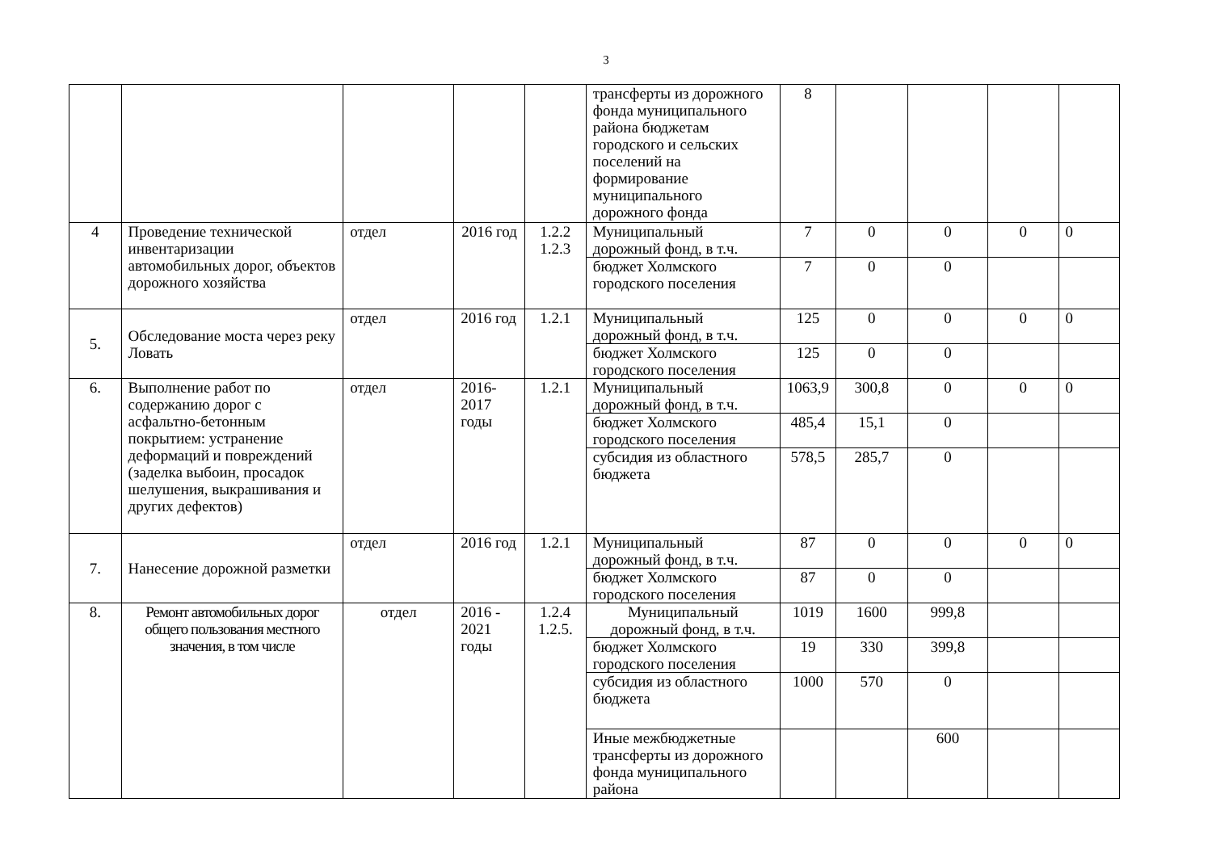3
| | | | | | трансферты из дорожного фонда муниципального района бюджетам городского и сельских поселений на формирование муниципального дорожного фонда | 8 | | | | |
| 4 | Проведение технической инвентаризации автомобильных дорог, объектов дорожного хозяйства | отдел | 2016 год | 1.2.2 1.2.3 | Муниципальный дорожный фонд, в т.ч. | 7 | 0 | 0 | 0 | 0 |
| | | | | | бюджет Холмского городского поселения | 7 | 0 | 0 | | |
| 5. | Обследование моста через реку Ловать | отдел | 2016 год | 1.2.1 | Муниципальный дорожный фонд, в т.ч. | 125 | 0 | 0 | 0 | 0 |
| | | | | | бюджет Холмского городского поселения | 125 | 0 | 0 | | |
| 6. | Выполнение работ по содержанию дорог с асфальтно-бетонным покрытием: устранение деформаций и повреждений (заделка выбоин, просадок шелушения, выкрашивания и других дефектов) | отдел | 2016-2017 годы | 1.2.1 | Муниципальный дорожный фонд, в т.ч. | 1063,9 | 300,8 | 0 | 0 | 0 |
| | | | | | бюджет Холмского городского поселения | 485,4 | 15,1 | 0 | | |
| | | | | | субсидия из областного бюджета | 578,5 | 285,7 | 0 | | |
| 7. | Нанесение дорожной разметки | отдел | 2016 год | 1.2.1 | Муниципальный дорожный фонд, в т.ч. | 87 | 0 | 0 | 0 | 0 |
| | | | | | бюджет Холмского городского поселения | 87 | 0 | 0 | | |
| 8. | Ремонт автомобильных дорог общего пользования местного значения, в том числе | отдел | 2016 - 2021 годы | 1.2.4 1.2.5. | Муниципальный дорожный фонд, в т.ч. | 1019 | 1600 | 999,8 | | |
| | | | | | бюджет Холмского городского поселения | 19 | 330 | 399,8 | | |
| | | | | | субсидия из областного бюджета | 1000 | 570 | 0 | | |
| | | | | | Иные межбюджетные трансферты из дорожного фонда муниципального района | | | 600 | | |